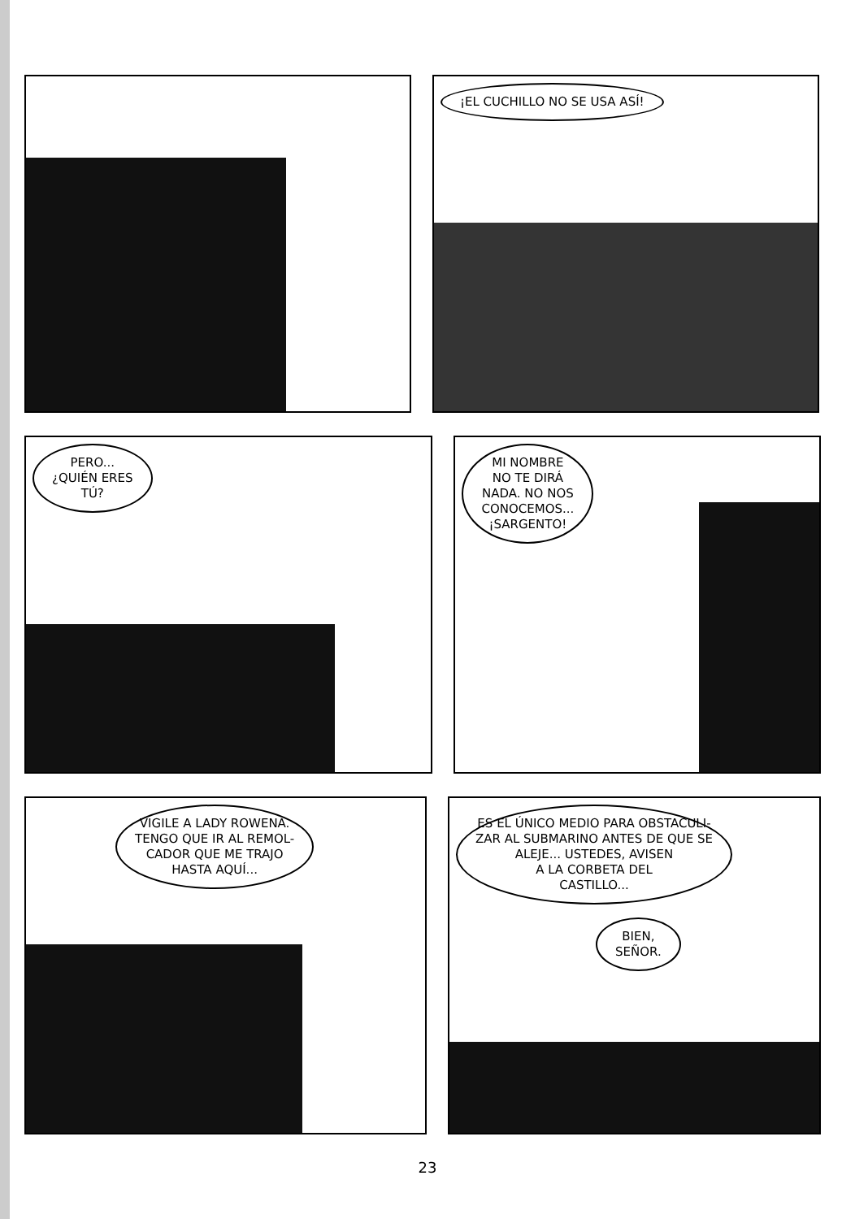¡EL CUCHILLO NO SE USA ASÍ!
PERO...
¿QUIÉN ERES
TÚ?
MI NOMBRE
NO TE DIRÁ
NADA. NO NOS
CONOCEMOS...
¡SARGENTO!
VIGILE A LADY ROWENA.
TENGO QUE IR AL REMOL-
CADOR QUE ME TRAJO
HASTA AQUÍ...
ES EL ÚNICO MEDIO PARA OBSTACULI-
ZAR AL SUBMARINO ANTES DE QUE SE
ALEJE... USTEDES, AVISEN
A LA CORBETA DEL
CASTILLO...
BIEN,
SEÑOR.
23